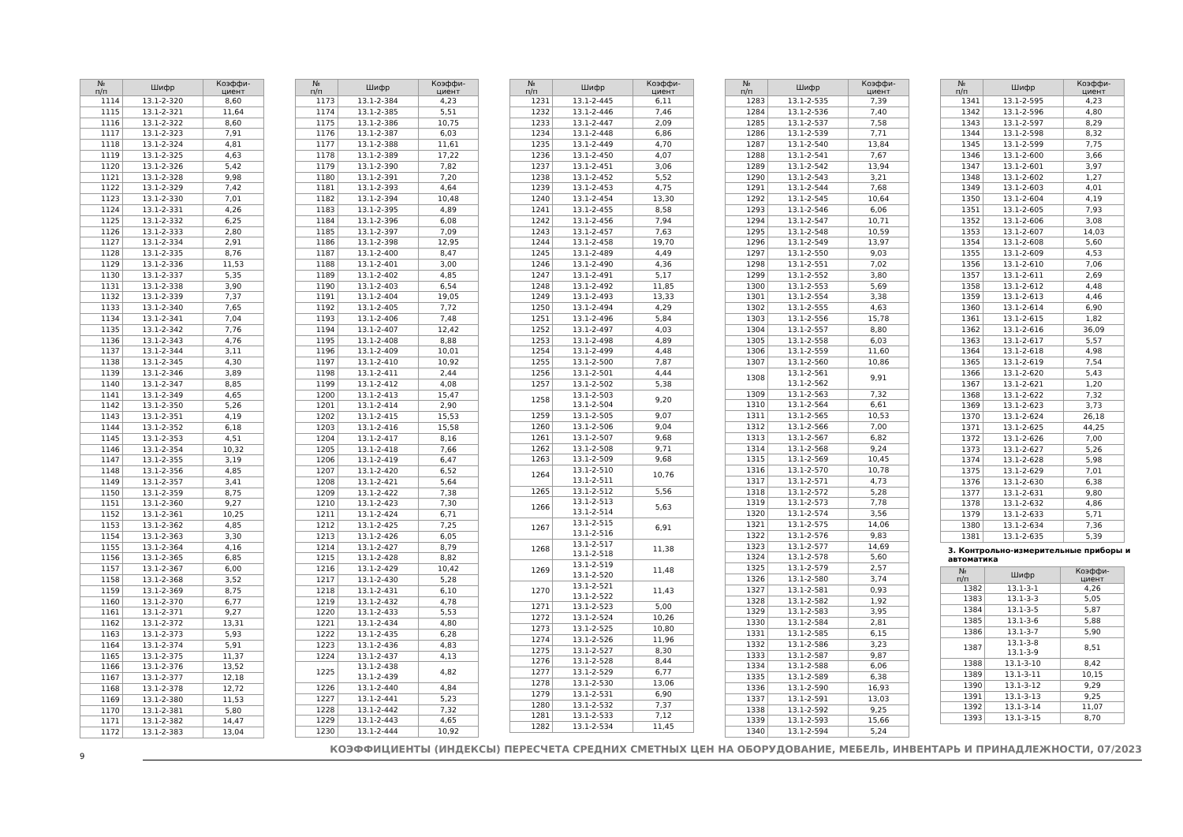| № п/п | Шифр | Коэффи- циент |
| --- | --- | --- |
| 1114 | 13.1-2-320 | 8,60 |
| 1115 | 13.1-2-321 | 11,64 |
| 1116 | 13.1-2-322 | 8,60 |
| 1117 | 13.1-2-323 | 7,91 |
| 1118 | 13.1-2-324 | 4,81 |
| 1119 | 13.1-2-325 | 4,63 |
| 1120 | 13.1-2-326 | 5,42 |
| 1121 | 13.1-2-328 | 9,98 |
| 1122 | 13.1-2-329 | 7,42 |
| 1123 | 13.1-2-330 | 7,01 |
| 1124 | 13.1-2-331 | 4,26 |
| 1125 | 13.1-2-332 | 6,25 |
| 1126 | 13.1-2-333 | 2,80 |
| 1127 | 13.1-2-334 | 2,91 |
| 1128 | 13.1-2-335 | 8,76 |
| 1129 | 13.1-2-336 | 11,53 |
| 1130 | 13.1-2-337 | 5,35 |
| 1131 | 13.1-2-338 | 3,90 |
| 1132 | 13.1-2-339 | 7,37 |
| 1133 | 13.1-2-340 | 7,65 |
| 1134 | 13.1-2-341 | 7,04 |
| 1135 | 13.1-2-342 | 7,76 |
| 1136 | 13.1-2-343 | 4,76 |
| 1137 | 13.1-2-344 | 3,11 |
| 1138 | 13.1-2-345 | 4,30 |
| 1139 | 13.1-2-346 | 3,89 |
| 1140 | 13.1-2-347 | 8,85 |
| 1141 | 13.1-2-349 | 4,65 |
| 1142 | 13.1-2-350 | 5,26 |
| 1143 | 13.1-2-351 | 4,19 |
| 1144 | 13.1-2-352 | 6,18 |
| 1145 | 13.1-2-353 | 4,51 |
| 1146 | 13.1-2-354 | 10,32 |
| 1147 | 13.1-2-355 | 3,19 |
| 1148 | 13.1-2-356 | 4,85 |
| 1149 | 13.1-2-357 | 3,41 |
| 1150 | 13.1-2-359 | 8,75 |
| 1151 | 13.1-2-360 | 9,27 |
| 1152 | 13.1-2-361 | 10,25 |
| 1153 | 13.1-2-362 | 4,85 |
| 1154 | 13.1-2-363 | 3,30 |
| 1155 | 13.1-2-364 | 4,16 |
| 1156 | 13.1-2-365 | 6,85 |
| 1157 | 13.1-2-367 | 6,00 |
| 1158 | 13.1-2-368 | 3,52 |
| 1159 | 13.1-2-369 | 8,75 |
| 1160 | 13.1-2-370 | 6,77 |
| 1161 | 13.1-2-371 | 9,27 |
| 1162 | 13.1-2-372 | 13,31 |
| 1163 | 13.1-2-373 | 5,93 |
| 1164 | 13.1-2-374 | 5,91 |
| 1165 | 13.1-2-375 | 11,37 |
| 1166 | 13.1-2-376 | 13,52 |
| 1167 | 13.1-2-377 | 12,18 |
| 1168 | 13.1-2-378 | 12,72 |
| 1169 | 13.1-2-380 | 11,53 |
| 1170 | 13.1-2-381 | 5,80 |
| 1171 | 13.1-2-382 | 14,47 |
| 1172 | 13.1-2-383 | 13,04 |
| № п/п | Шифр | Коэффи- циент |
| --- | --- | --- |
| 1173 | 13.1-2-384 | 4,23 |
| 1174 | 13.1-2-385 | 5,51 |
| 1175 | 13.1-2-386 | 10,75 |
| 1176 | 13.1-2-387 | 6,03 |
| 1177 | 13.1-2-388 | 11,61 |
| 1178 | 13.1-2-389 | 17,22 |
| 1179 | 13.1-2-390 | 7,82 |
| 1180 | 13.1-2-391 | 7,20 |
| 1181 | 13.1-2-393 | 4,64 |
| 1182 | 13.1-2-394 | 10,48 |
| 1183 | 13.1-2-395 | 4,89 |
| 1184 | 13.1-2-396 | 6,08 |
| 1185 | 13.1-2-397 | 7,09 |
| 1186 | 13.1-2-398 | 12,95 |
| 1187 | 13.1-2-400 | 8,47 |
| 1188 | 13.1-2-401 | 3,00 |
| 1189 | 13.1-2-402 | 4,85 |
| 1190 | 13.1-2-403 | 6,54 |
| 1191 | 13.1-2-404 | 19,05 |
| 1192 | 13.1-2-405 | 7,72 |
| 1193 | 13.1-2-406 | 7,48 |
| 1194 | 13.1-2-407 | 12,42 |
| 1195 | 13.1-2-408 | 8,88 |
| 1196 | 13.1-2-409 | 10,01 |
| 1197 | 13.1-2-410 | 10,92 |
| 1198 | 13.1-2-411 | 2,44 |
| 1199 | 13.1-2-412 | 4,08 |
| 1200 | 13.1-2-413 | 15,47 |
| 1201 | 13.1-2-414 | 2,90 |
| 1202 | 13.1-2-415 | 15,53 |
| 1203 | 13.1-2-416 | 15,58 |
| 1204 | 13.1-2-417 | 8,16 |
| 1205 | 13.1-2-418 | 7,66 |
| 1206 | 13.1-2-419 | 6,47 |
| 1207 | 13.1-2-420 | 6,52 |
| 1208 | 13.1-2-421 | 5,64 |
| 1209 | 13.1-2-422 | 7,38 |
| 1210 | 13.1-2-423 | 7,30 |
| 1211 | 13.1-2-424 | 6,71 |
| 1212 | 13.1-2-425 | 7,25 |
| 1213 | 13.1-2-426 | 6,05 |
| 1214 | 13.1-2-427 | 8,79 |
| 1215 | 13.1-2-428 | 8,82 |
| 1216 | 13.1-2-429 | 10,42 |
| 1217 | 13.1-2-430 | 5,28 |
| 1218 | 13.1-2-431 | 6,10 |
| 1219 | 13.1-2-432 | 4,78 |
| 1220 | 13.1-2-433 | 5,53 |
| 1221 | 13.1-2-434 | 4,80 |
| 1222 | 13.1-2-435 | 6,28 |
| 1223 | 13.1-2-436 | 4,83 |
| 1224 | 13.1-2-437 | 4,13 |
| 1225 | 13.1-2-438 13.1-2-439 | 4,82 |
| 1226 | 13.1-2-440 | 4,84 |
| 1227 | 13.1-2-441 | 5,23 |
| 1228 | 13.1-2-442 | 7,32 |
| 1229 | 13.1-2-443 | 4,65 |
| 1230 | 13.1-2-444 | 10,92 |
| № п/п | Шифр | Коэффи- циент |
| --- | --- | --- |
| 1231 | 13.1-2-445 | 6,11 |
| 1232 | 13.1-2-446 | 7,46 |
| 1233 | 13.1-2-447 | 2,09 |
| 1234 | 13.1-2-448 | 6,86 |
| 1235 | 13.1-2-449 | 4,70 |
| 1236 | 13.1-2-450 | 4,07 |
| 1237 | 13.1-2-451 | 3,06 |
| 1238 | 13.1-2-452 | 5,52 |
| 1239 | 13.1-2-453 | 4,75 |
| 1240 | 13.1-2-454 | 13,30 |
| 1241 | 13.1-2-455 | 8,58 |
| 1242 | 13.1-2-456 | 7,94 |
| 1243 | 13.1-2-457 | 7,63 |
| 1244 | 13.1-2-458 | 19,70 |
| 1245 | 13.1-2-489 | 4,49 |
| 1246 | 13.1-2-490 | 4,36 |
| 1247 | 13.1-2-491 | 5,17 |
| 1248 | 13.1-2-492 | 11,85 |
| 1249 | 13.1-2-493 | 13,33 |
| 1250 | 13.1-2-494 | 4,29 |
| 1251 | 13.1-2-496 | 5,84 |
| 1252 | 13.1-2-497 | 4,03 |
| 1253 | 13.1-2-498 | 4,89 |
| 1254 | 13.1-2-499 | 4,48 |
| 1255 | 13.1-2-500 | 7,87 |
| 1256 | 13.1-2-501 | 4,44 |
| 1257 | 13.1-2-502 | 5,38 |
| 1258 | 13.1-2-503 13.1-2-504 | 9,20 |
| 1259 | 13.1-2-505 | 9,07 |
| 1260 | 13.1-2-506 | 9,04 |
| 1261 | 13.1-2-507 | 9,68 |
| 1262 | 13.1-2-508 | 9,71 |
| 1263 | 13.1-2-509 | 9,68 |
| 1264 | 13.1-2-510 13.1-2-511 | 10,76 |
| 1265 | 13.1-2-512 | 5,56 |
| 1266 | 13.1-2-513 13.1-2-514 | 5,63 |
| 1267 | 13.1-2-515 13.1-2-516 | 6,91 |
| 1268 | 13.1-2-517 13.1-2-518 | 11,38 |
| 1269 | 13.1-2-519 13.1-2-520 | 11,48 |
| 1270 | 13.1-2-521 13.1-2-522 | 11,43 |
| 1271 | 13.1-2-523 | 5,00 |
| 1272 | 13.1-2-524 | 10,26 |
| 1273 | 13.1-2-525 | 10,80 |
| 1274 | 13.1-2-526 | 11,96 |
| 1275 | 13.1-2-527 | 8,30 |
| 1276 | 13.1-2-528 | 8,44 |
| 1277 | 13.1-2-529 | 6,77 |
| 1278 | 13.1-2-530 | 13,06 |
| 1279 | 13.1-2-531 | 6,90 |
| 1280 | 13.1-2-532 | 7,37 |
| 1281 | 13.1-2-533 | 7,12 |
| 1282 | 13.1-2-534 | 11,45 |
| № п/п | Шифр | Коэффи- циент |
| --- | --- | --- |
| 1283 | 13.1-2-535 | 7,39 |
| 1284 | 13.1-2-536 | 7,40 |
| 1285 | 13.1-2-537 | 7,58 |
| 1286 | 13.1-2-539 | 7,71 |
| 1287 | 13.1-2-540 | 13,84 |
| 1288 | 13.1-2-541 | 7,67 |
| 1289 | 13.1-2-542 | 13,94 |
| 1290 | 13.1-2-543 | 3,21 |
| 1291 | 13.1-2-544 | 7,68 |
| 1292 | 13.1-2-545 | 10,64 |
| 1293 | 13.1-2-546 | 6,06 |
| 1294 | 13.1-2-547 | 10,71 |
| 1295 | 13.1-2-548 | 10,59 |
| 1296 | 13.1-2-549 | 13,97 |
| 1297 | 13.1-2-550 | 9,03 |
| 1298 | 13.1-2-551 | 7,02 |
| 1299 | 13.1-2-552 | 3,80 |
| 1300 | 13.1-2-553 | 5,69 |
| 1301 | 13.1-2-554 | 3,38 |
| 1302 | 13.1-2-555 | 4,63 |
| 1303 | 13.1-2-556 | 15,78 |
| 1304 | 13.1-2-557 | 8,80 |
| 1305 | 13.1-2-558 | 6,03 |
| 1306 | 13.1-2-559 | 11,60 |
| 1307 | 13.1-2-560 | 10,86 |
| 1308 | 13.1-2-561 13.1-2-562 | 9,91 |
| 1309 | 13.1-2-563 | 7,32 |
| 1310 | 13.1-2-564 | 6,61 |
| 1311 | 13.1-2-565 | 10,53 |
| 1312 | 13.1-2-566 | 7,00 |
| 1313 | 13.1-2-567 | 6,82 |
| 1314 | 13.1-2-568 | 9,24 |
| 1315 | 13.1-2-569 | 10,45 |
| 1316 | 13.1-2-570 | 10,78 |
| 1317 | 13.1-2-571 | 4,73 |
| 1318 | 13.1-2-572 | 5,28 |
| 1319 | 13.1-2-573 | 7,78 |
| 1320 | 13.1-2-574 | 3,56 |
| 1321 | 13.1-2-575 | 14,06 |
| 1322 | 13.1-2-576 | 9,83 |
| 1323 | 13.1-2-577 | 14,69 |
| 1324 | 13.1-2-578 | 5,60 |
| 1325 | 13.1-2-579 | 2,57 |
| 1326 | 13.1-2-580 | 3,74 |
| 1327 | 13.1-2-581 | 0,93 |
| 1328 | 13.1-2-582 | 1,92 |
| 1329 | 13.1-2-583 | 3,95 |
| 1330 | 13.1-2-584 | 2,81 |
| 1331 | 13.1-2-585 | 6,15 |
| 1332 | 13.1-2-586 | 3,23 |
| 1333 | 13.1-2-587 | 9,87 |
| 1334 | 13.1-2-588 | 6,06 |
| 1335 | 13.1-2-589 | 6,38 |
| 1336 | 13.1-2-590 | 16,93 |
| 1337 | 13.1-2-591 | 13,03 |
| 1338 | 13.1-2-592 | 9,25 |
| 1339 | 13.1-2-593 | 15,66 |
| 1340 | 13.1-2-594 | 5,24 |
| № п/п | Шифр | Коэффи- циент |
| --- | --- | --- |
| 1341 | 13.1-2-595 | 4,23 |
| 1342 | 13.1-2-596 | 4,80 |
| 1343 | 13.1-2-597 | 8,29 |
| 1344 | 13.1-2-598 | 8,32 |
| 1345 | 13.1-2-599 | 7,75 |
| 1346 | 13.1-2-600 | 3,66 |
| 1347 | 13.1-2-601 | 3,97 |
| 1348 | 13.1-2-602 | 1,27 |
| 1349 | 13.1-2-603 | 4,01 |
| 1350 | 13.1-2-604 | 4,19 |
| 1351 | 13.1-2-605 | 7,93 |
| 1352 | 13.1-2-606 | 3,08 |
| 1353 | 13.1-2-607 | 14,03 |
| 1354 | 13.1-2-608 | 5,60 |
| 1355 | 13.1-2-609 | 4,53 |
| 1356 | 13.1-2-610 | 7,06 |
| 1357 | 13.1-2-611 | 2,69 |
| 1358 | 13.1-2-612 | 4,48 |
| 1359 | 13.1-2-613 | 4,46 |
| 1360 | 13.1-2-614 | 6,90 |
| 1361 | 13.1-2-615 | 1,82 |
| 1362 | 13.1-2-616 | 36,09 |
| 1363 | 13.1-2-617 | 5,57 |
| 1364 | 13.1-2-618 | 4,98 |
| 1365 | 13.1-2-619 | 7,54 |
| 1366 | 13.1-2-620 | 5,43 |
| 1367 | 13.1-2-621 | 1,20 |
| 1368 | 13.1-2-622 | 7,32 |
| 1369 | 13.1-2-623 | 3,73 |
| 1370 | 13.1-2-624 | 26,18 |
| 1371 | 13.1-2-625 | 44,25 |
| 1372 | 13.1-2-626 | 7,00 |
| 1373 | 13.1-2-627 | 5,26 |
| 1374 | 13.1-2-628 | 5,98 |
| 1375 | 13.1-2-629 | 7,01 |
| 1376 | 13.1-2-630 | 6,38 |
| 1377 | 13.1-2-631 | 9,80 |
| 1378 | 13.1-2-632 | 4,86 |
| 1379 | 13.1-2-633 | 5,71 |
| 1380 | 13.1-2-634 | 7,36 |
| 1381 | 13.1-2-635 | 5,39 |
3. Контрольно-измерительные приборы и автоматика
| № п/п | Шифр | Коэффи- циент |
| --- | --- | --- |
| 1382 | 13.1-3-1 | 4,26 |
| 1383 | 13.1-3-3 | 5,05 |
| 1384 | 13.1-3-5 | 5,87 |
| 1385 | 13.1-3-6 | 5,88 |
| 1386 | 13.1-3-7 | 5,90 |
| 1387 | 13.1-3-8 13.1-3-9 | 8,51 |
| 1388 | 13.1-3-10 | 8,42 |
| 1389 | 13.1-3-11 | 10,15 |
| 1390 | 13.1-3-12 | 9,29 |
| 1391 | 13.1-3-13 | 9,25 |
| 1392 | 13.1-3-14 | 11,07 |
| 1393 | 13.1-3-15 | 8,70 |
9
КОЭФФИЦИЕНТЫ (ИНДЕКСЫ) ПЕРЕСЧЕТА СРЕДНИХ СМЕТНЫХ ЦЕН НА ОБОРУДОВАНИЕ, МЕБЕЛЬ, ИНВЕНТАРЬ И ПРИНАДЛЕЖНОСТИ, 07/2023